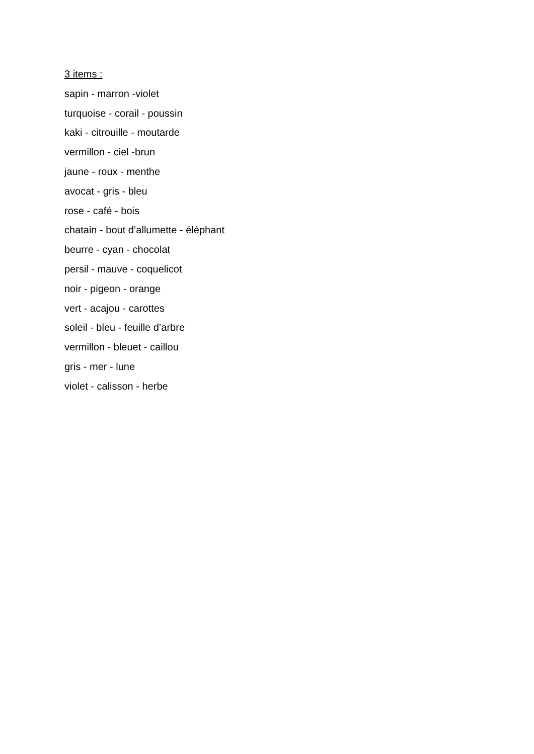3 items :
sapin - marron -violet
turquoise - corail - poussin
kaki - citrouille - moutarde
vermillon - ciel -brun
jaune - roux - menthe
avocat - gris - bleu
rose - café - bois
chatain - bout d’allumette - éléphant
beurre - cyan - chocolat
persil - mauve - coquelicot
noir - pigeon - orange
vert - acajou - carottes
soleil - bleu - feuille d’arbre
vermillon - bleuet - caillou
gris - mer - lune
violet - calisson - herbe